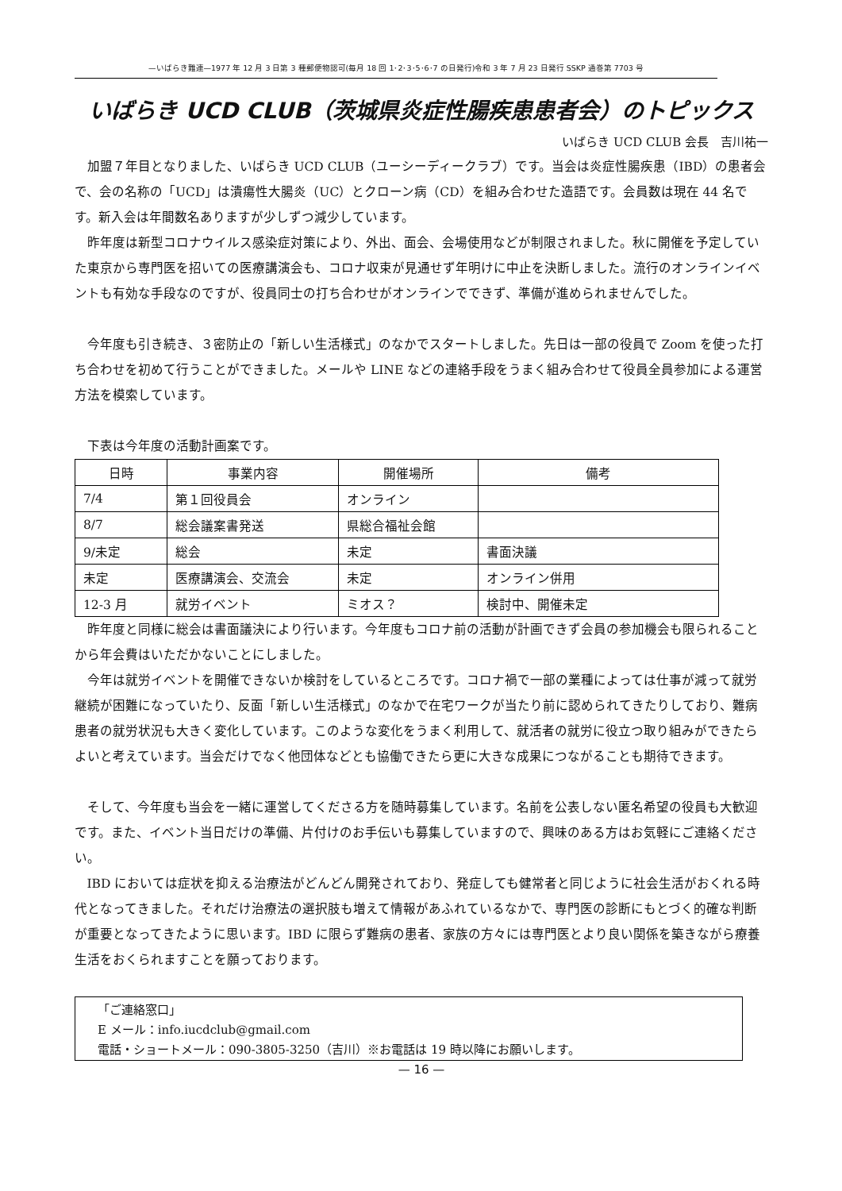—いばらき難連—1977 年 12 月 3 日第 3 種郵便物認可(毎月 18 回 1･2･3･5･6･7 の日発行)令和 3 年 7 月 23 日発行 SSKP 通巻第 7703 号
いばらき UCD CLUB（茨城県炎症性腸疾患患者会）のトピックス
いばらき UCD CLUB 会長　吉川祐一
加盟７年目となりました、いばらき UCD CLUB（ユーシーディークラブ）です。当会は炎症性腸疾患（IBD）の患者会で、会の名称の「UCD」は潰瘍性大腸炎（UC）とクローン病（CD）を組み合わせた造語です。会員数は現在 44 名です。新入会は年間数名ありますが少しずつ減少しています。
昨年度は新型コロナウイルス感染症対策により、外出、面会、会場使用などが制限されました。秋に開催を予定していた東京から専門医を招いての医療講演会も、コロナ収束が見通せず年明けに中止を決断しました。流行のオンラインイベントも有効な手段なのですが、役員同士の打ち合わせがオンラインでできず、準備が進められませんでした。
今年度も引き続き、３密防止の「新しい生活様式」のなかでスタートしました。先日は一部の役員で Zoom を使った打ち合わせを初めて行うことができました。メールや LINE などの連絡手段をうまく組み合わせて役員全員参加による運営方法を模索しています。
下表は今年度の活動計画案です。
| 日時 | 事業内容 | 開催場所 | 備考 |
| --- | --- | --- | --- |
| 7/4 | 第１回役員会 | オンライン | |
| 8/7 | 総会議案書発送 | 県総合福祉会館 | |
| 9/未定 | 総会 | 未定 | 書面決議 |
| 未定 | 医療講演会、交流会 | 未定 | オンライン併用 |
| 12-3 月 | 就労イベント | ミオス？ | 検討中、開催未定 |
昨年度と同様に総会は書面議決により行います。今年度もコロナ前の活動が計画できず会員の参加機会も限られることから年会費はいただかないことにしました。
今年は就労イベントを開催できないか検討をしているところです。コロナ禍で一部の業種によっては仕事が減って就労継続が困難になっていたり、反面「新しい生活様式」のなかで在宅ワークが当たり前に認められてきたりしており、難病患者の就労状況も大きく変化しています。このような変化をうまく利用して、就活者の就労に役立つ取り組みができたらよいと考えています。当会だけでなく他団体などとも協働できたら更に大きな成果につながることも期待できます。
そして、今年度も当会を一緒に運営してくださる方を随時募集しています。名前を公表しない匿名希望の役員も大歓迎です。また、イベント当日だけの準備、片付けのお手伝いも募集していますので、興味のある方はお気軽にご連絡ください。
IBD においては症状を抑える治療法がどんどん開発されており、発症しても健常者と同じように社会生活がおくれる時代となってきました。それだけ治療法の選択肢も増えて情報があふれているなかで、専門医の診断にもとづく的確な判断が重要となってきたように思います。IBD に限らず難病の患者、家族の方々には専門医とより良い関係を築きながら療養生活をおくられますことを願っております。
「ご連絡窓口」
E メール：info.iucdclub@gmail.com
電話・ショートメール：090-3805-3250（吉川）※お電話は 19 時以降にお願いします。
— 16 —